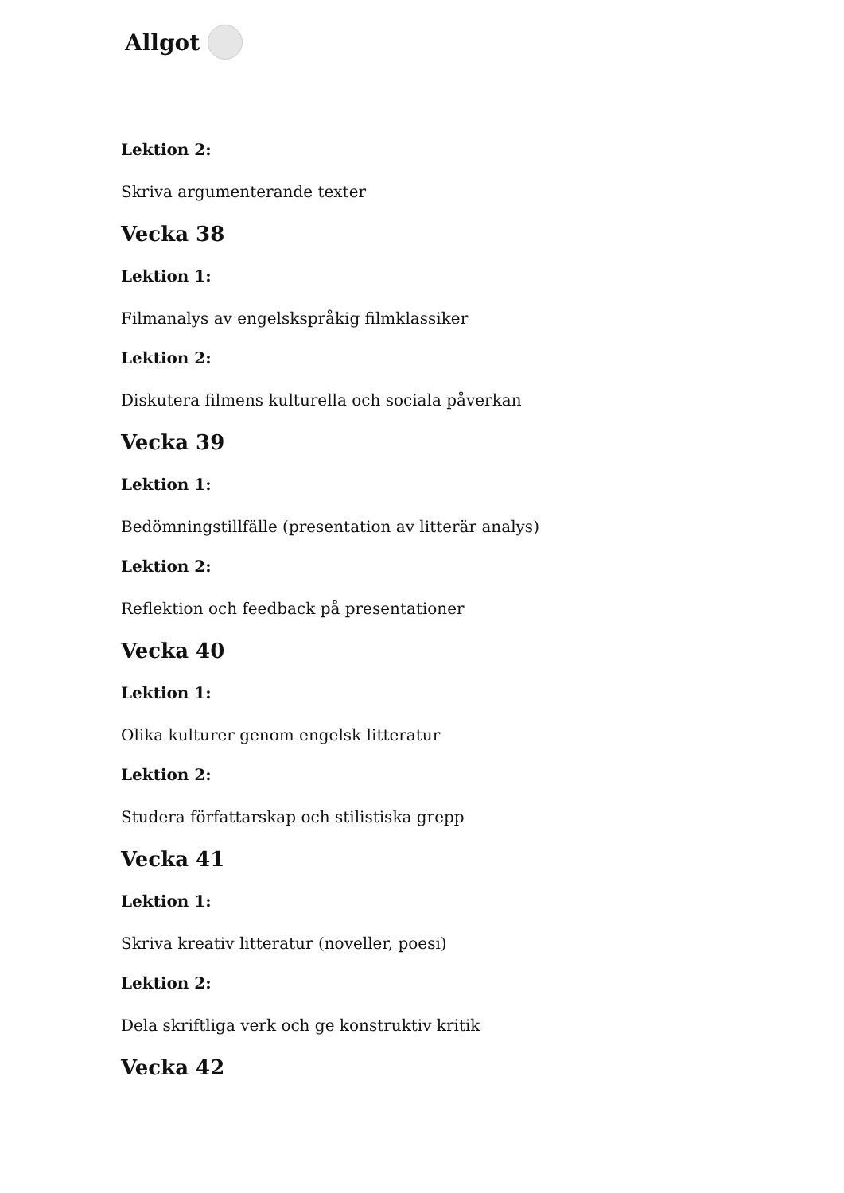Allgot
Lektion 2:
Skriva argumenterande texter
Vecka 38
Lektion 1:
Filmanalys av engelskspråkig filmklassiker
Lektion 2:
Diskutera filmens kulturella och sociala påverkan
Vecka 39
Lektion 1:
Bedömningstillfälle (presentation av litterär analys)
Lektion 2:
Reflektion och feedback på presentationer
Vecka 40
Lektion 1:
Olika kulturer genom engelsk litteratur
Lektion 2:
Studera författarskap och stilistiska grepp
Vecka 41
Lektion 1:
Skriva kreativ litteratur (noveller, poesi)
Lektion 2:
Dela skriftliga verk och ge konstruktiv kritik
Vecka 42